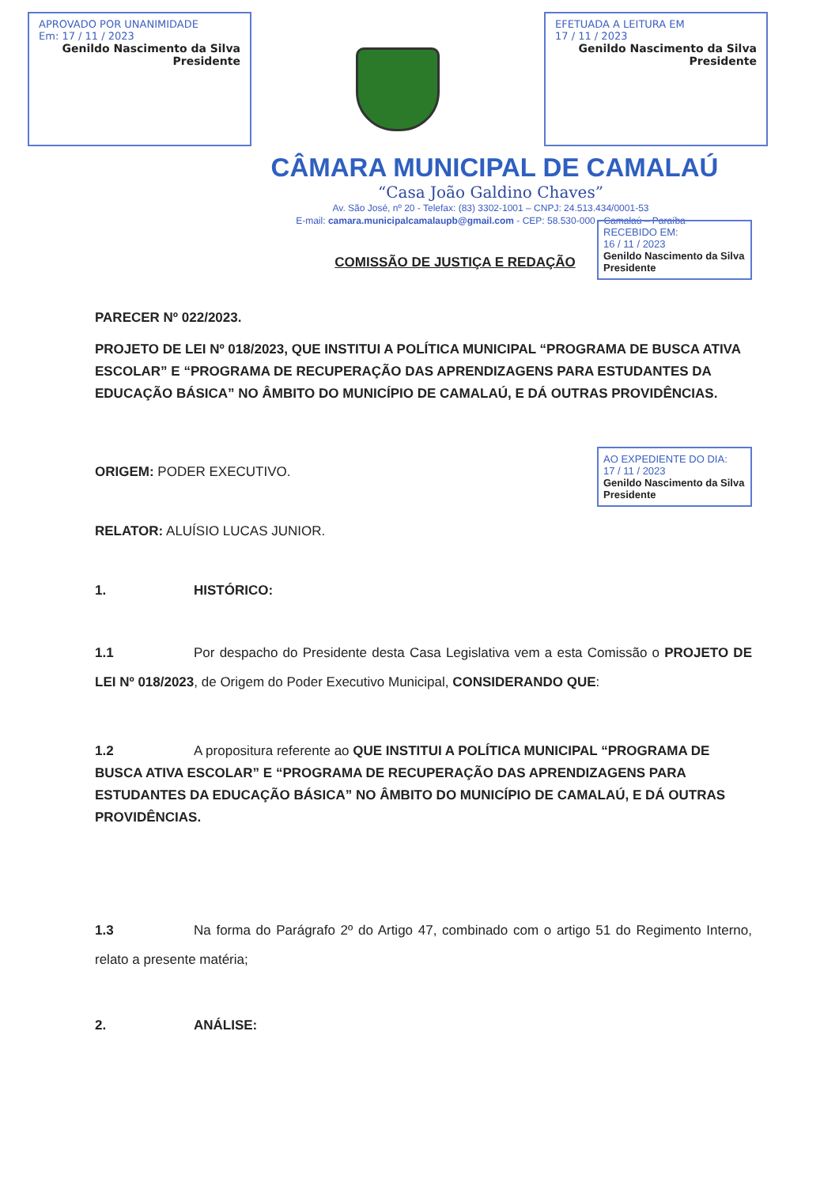APROVADO POR UNANIMIDADE
Em: 17 / 11 / 2023
Genildo Nascimento da Silva
Presidente
EFETUADA A LEITURA EM
17 / 11 / 2023
Genildo Nascimento da Silva
Presidente
CÂMARA MUNICIPAL DE CAMALAÚ
“Casa João Galdino Chaves”
Av. São José, nº 20 - Telefax: (83) 3302-1001 – CNPJ: 24.513.434/0001-53
E-mail: camara.municipalcamalaupb@gmail.com - CEP: 58.530-000 - Camalaú – Paraíba
RECEBIDO EM:
16 / 11 / 2023
Genildo Nascimento da Silva
Presidente
AO EXPEDIENTE DO DIA:
17 / 11 / 2023
Genildo Nascimento da Silva
Presidente
COMISSÃO DE JUSTIÇA E REDAÇÃO
PARECER Nº 022/2023.
PROJETO DE LEI Nº 018/2023, QUE INSTITUI A POLÍTICA MUNICIPAL “PROGRAMA DE BUSCA ATIVA ESCOLAR” E “PROGRAMA DE RECUPERAÇÃO DAS APRENDIZAGENS PARA ESTUDANTES DA EDUCAÇÃO BÁSICA” NO ÂMBITO DO MUNICÍPIO DE CAMALAÚ, E DÁ OUTRAS PROVIDÊNCIAS.
ORIGEM: PODER EXECUTIVO.
RELATOR: ALUÍSIO LUCAS JUNIOR.
1. HISTÓRICO:
1.1 Por despacho do Presidente desta Casa Legislativa vem a esta Comissão o PROJETO DE LEI Nº 018/2023, de Origem do Poder Executivo Municipal, CONSIDERANDO QUE:
1.2 A propositura referente ao QUE INSTITUI A POLÍTICA MUNICIPAL “PROGRAMA DE BUSCA ATIVA ESCOLAR” E “PROGRAMA DE RECUPERAÇÃO DAS APRENDIZAGENS PARA ESTUDANTES DA EDUCAÇÃO BÁSICA” NO ÂMBITO DO MUNICÍPIO DE CAMALAÚ, E DÁ OUTRAS PROVIDÊNCIAS.
1.3 Na forma do Parágrafo 2º do Artigo 47, combinado com o artigo 51 do Regimento Interno, relato a presente matéria;
2. ANÁLISE: